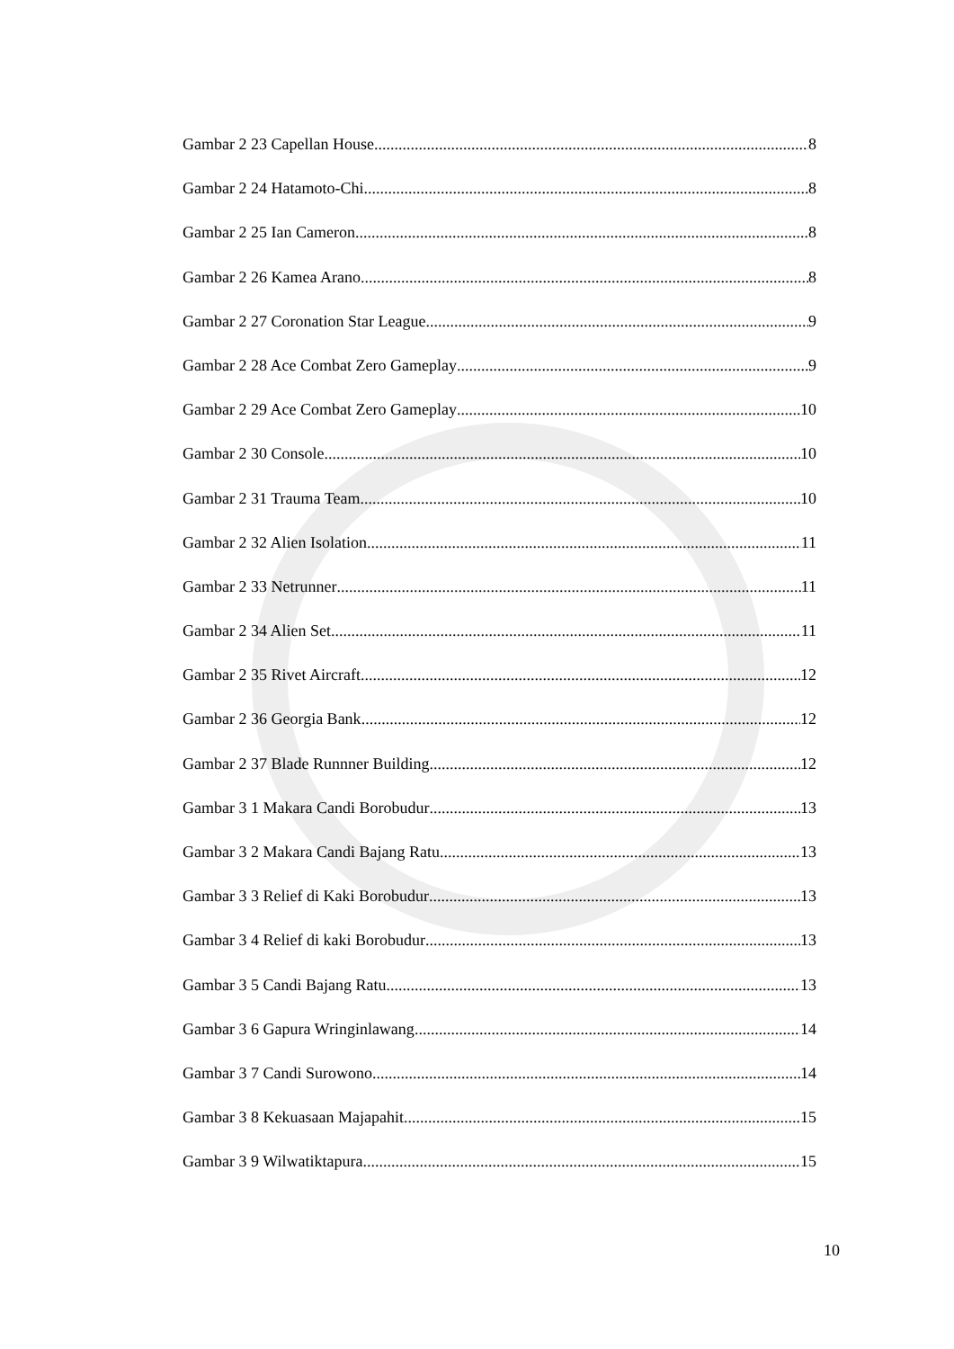Gambar 2 23 Capellan House 8
Gambar 2 24 Hatamoto-Chi 8
Gambar 2 25 Ian Cameron 8
Gambar 2 26 Kamea Arano 8
Gambar 2 27 Coronation Star League 9
Gambar 2 28 Ace Combat Zero Gameplay 9
Gambar 2 29 Ace Combat Zero Gameplay 10
Gambar 2 30 Console 10
Gambar 2 31 Trauma Team 10
Gambar 2 32 Alien Isolation 11
Gambar 2 33 Netrunner 11
Gambar 2 34 Alien Set 11
Gambar 2 35 Rivet Aircraft 12
Gambar 2 36 Georgia Bank 12
Gambar 2 37 Blade Runnner Building 12
Gambar 3 1 Makara Candi Borobudur 13
Gambar 3 2 Makara Candi Bajang Ratu 13
Gambar 3 3 Relief di Kaki Borobudur 13
Gambar 3 4 Relief di kaki Borobudur 13
Gambar 3 5 Candi Bajang Ratu 13
Gambar 3 6 Gapura Wringinlawang 14
Gambar 3 7 Candi Surowono 14
Gambar 3 8 Kekuasaan Majapahit 15
Gambar 3 9 Wilwatiktapura 15
10